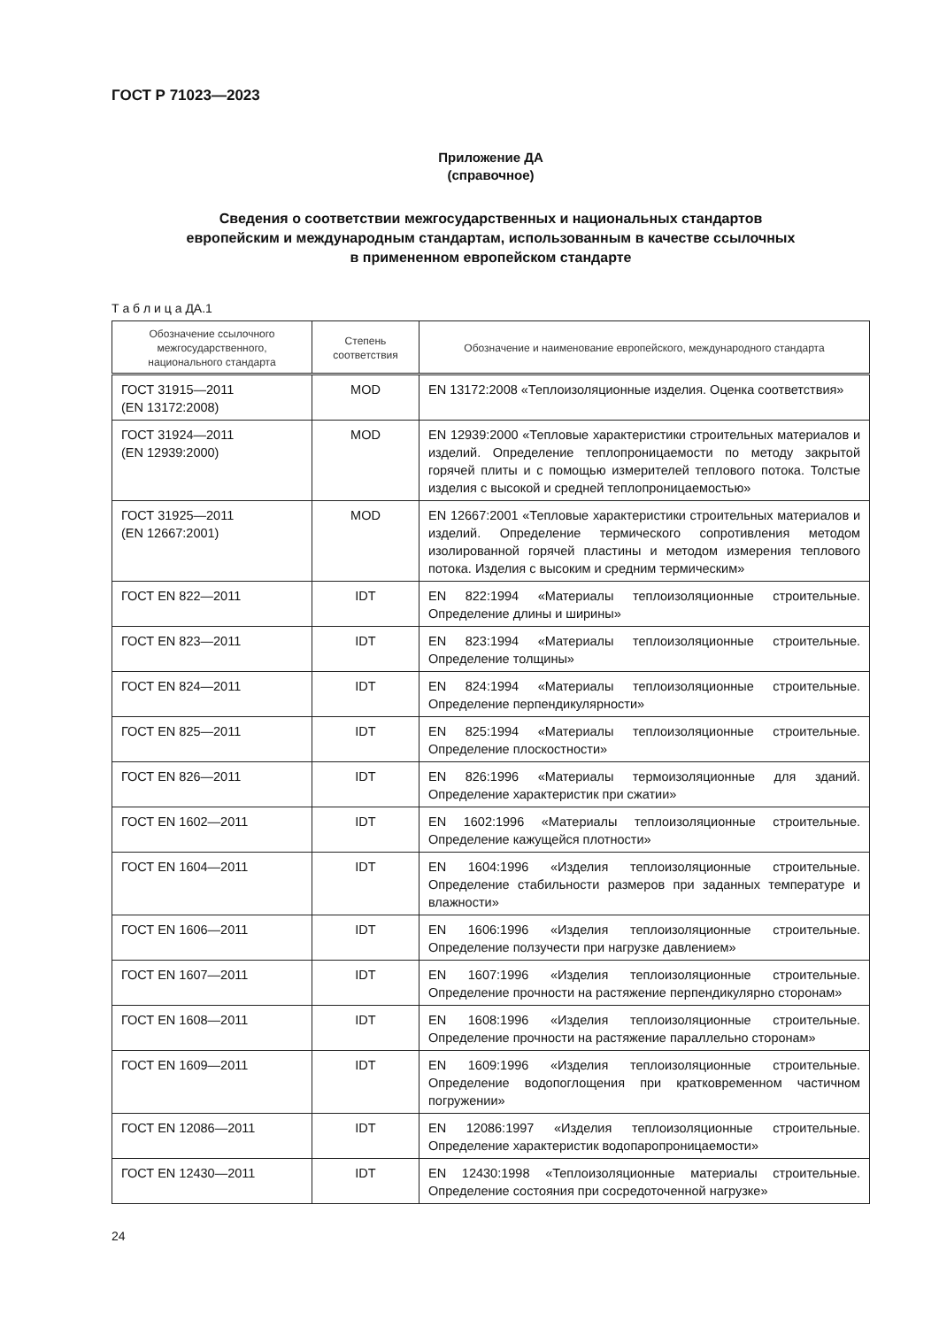ГОСТ Р 71023—2023
Приложение ДА
(справочное)
Сведения о соответствии межгосударственных и национальных стандартов
европейским и международным стандартам, использованным в качестве ссылочных
в примененном европейском стандарте
Т а б л и ц а ДА.1
| Обозначение ссылочного межгосударственного, национального стандарта | Степень соответствия | Обозначение и наименование европейского, международного стандарта |
| --- | --- | --- |
| ГОСТ 31915—2011 (EN 13172:2008) | MOD | EN 13172:2008 «Теплоизоляционные изделия. Оценка соответствия» |
| ГОСТ 31924—2011 (EN 12939:2000) | MOD | EN 12939:2000 «Тепловые характеристики строительных материалов и изделий. Определение теплопроницаемости по методу закрытой горячей плиты и с помощью измерителей теплового потока. Толстые изделия с высокой и средней теплопроницаемостью» |
| ГОСТ 31925—2011 (EN 12667:2001) | MOD | EN 12667:2001 «Тепловые характеристики строительных материалов и изделий. Определение термического сопротивления методом изолированной горячей пластины и методом измерения теплового потока. Изделия с высоким и средним термическим» |
| ГОСТ EN 822—2011 | IDT | EN 822:1994 «Материалы теплоизоляционные строительные. Определение длины и ширины» |
| ГОСТ EN 823—2011 | IDT | EN 823:1994 «Материалы теплоизоляционные строительные. Определение толщины» |
| ГОСТ EN 824—2011 | IDT | EN 824:1994 «Материалы теплоизоляционные строительные. Определение перпендикулярности» |
| ГОСТ EN 825—2011 | IDT | EN 825:1994 «Материалы теплоизоляционные строительные. Определение плоскостности» |
| ГОСТ EN 826—2011 | IDT | EN 826:1996 «Материалы термоизоляционные для зданий. Определение характеристик при сжатии» |
| ГОСТ EN 1602—2011 | IDT | EN 1602:1996 «Материалы теплоизоляционные строительные. Определение кажущейся плотности» |
| ГОСТ EN 1604—2011 | IDT | EN 1604:1996 «Изделия теплоизоляционные строительные. Определение стабильности размеров при заданных температуре и влажности» |
| ГОСТ EN 1606—2011 | IDT | EN 1606:1996 «Изделия теплоизоляционные строительные. Определение ползучести при нагрузке давлением» |
| ГОСТ EN 1607—2011 | IDT | EN 1607:1996 «Изделия теплоизоляционные строительные. Определение прочности на растяжение перпендикулярно сторонам» |
| ГОСТ EN 1608—2011 | IDT | EN 1608:1996 «Изделия теплоизоляционные строительные. Определение прочности на растяжение параллельно сторонам» |
| ГОСТ EN 1609—2011 | IDT | EN 1609:1996 «Изделия теплоизоляционные строительные. Определение водопоглощения при кратковременном частичном погружении» |
| ГОСТ EN 12086—2011 | IDT | EN 12086:1997 «Изделия теплоизоляционные строительные. Определение характеристик водопаропроницаемости» |
| ГОСТ EN 12430—2011 | IDT | EN 12430:1998 «Теплоизоляционные материалы строительные. Определение состояния при сосредоточенной нагрузке» |
24